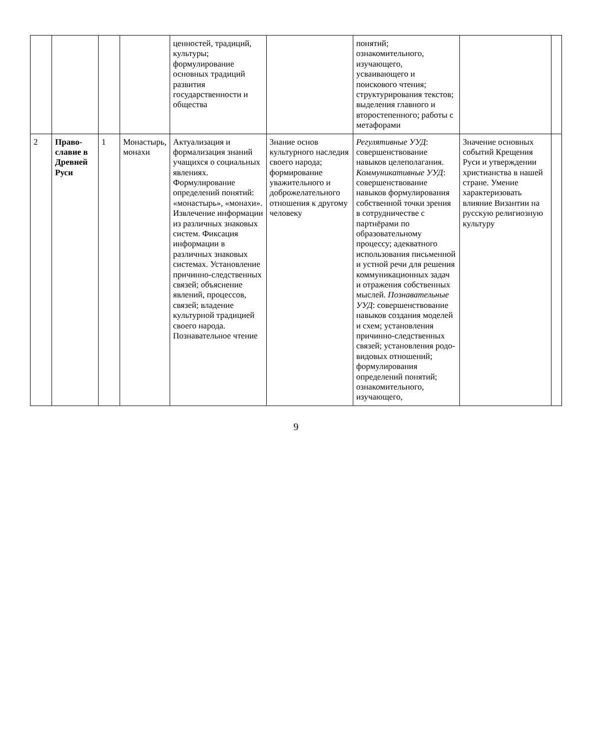| | | | | ценностей, традиций, культуры; формулирование основных традиций развития государственности и общества | | понятий; ознакомительного, изучающего, усваивающего и поискового чтения; структурирования текстов; выделения главного и второстепенного; работы с метафорами | | |
| 2 | Право­славие в Древней Руси | 1 | Монастырь, монахи | Актуализация и формализация знаний учащихся о социальных явлениях. Формулирование определений понятий: «монастырь», «монахи». Извлечение информации из различных знаковых систем. Фиксация информации в различных знаковых системах. Установление причинно-следственных связей; объяснение явлений, процессов, связей; владение культурной традицией своего народа. Познавательное чтение | Знание основ культурного наследия своего народа; формирование уважительного и доброжелательного отношения к другому человеку | Регулятивные УУД : совершенствование навыков целеполагания. Коммуникативные УУД : совершенствование навыков формулирования собственной точки зрения в сотрудничестве с партнёрами по образовательному процессу; адекватного использования письменной и устной речи для решения коммуникационных задач и отражения собственных мыслей. Познавательные УУД : совершенствование навыков создания моделей и схем; установления причинно-следственных связей; установления родо-видовых отношений; формулирования определений понятий; ознакомительного, изучающего, | Значение основных событий Крещения Руси и утверждении христианства в нашей стране. Умение характеризовать влияние Византии на русскую религиозную культуру | |
9